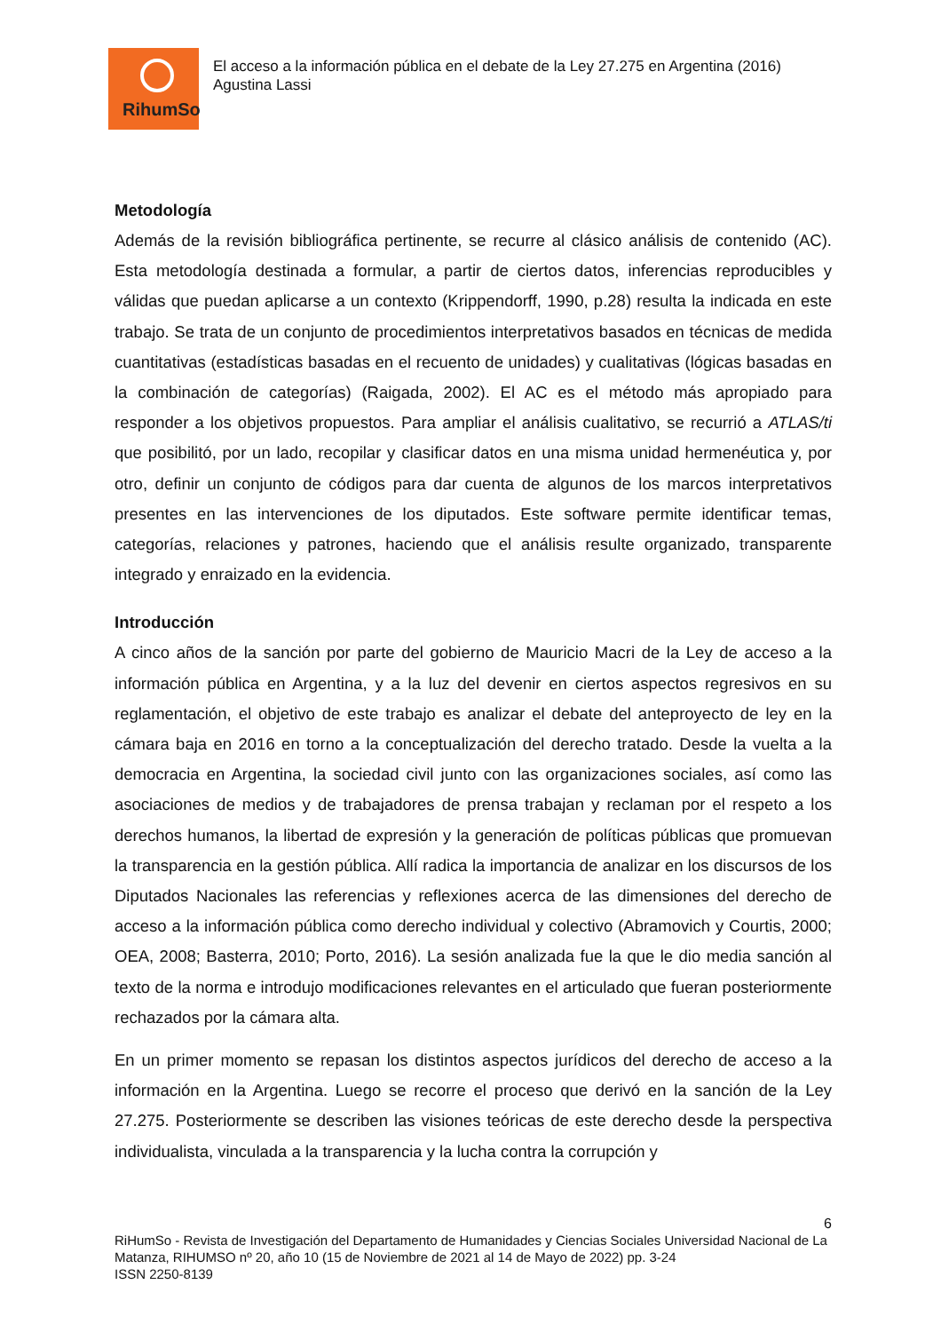RihumSo
El acceso a la información pública en el debate de la Ley 27.275 en Argentina (2016)
Agustina Lassi
Metodología
Además de la revisión bibliográfica pertinente, se recurre al clásico análisis de contenido (AC). Esta metodología destinada a formular, a partir de ciertos datos, inferencias reproducibles y válidas que puedan aplicarse a un contexto (Krippendorff, 1990, p.28) resulta la indicada en este trabajo. Se trata de un conjunto de procedimientos interpretativos basados en técnicas de medida cuantitativas (estadísticas basadas en el recuento de unidades) y cualitativas (lógicas basadas en la combinación de categorías) (Raigada, 2002). El AC es el método más apropiado para responder a los objetivos propuestos. Para ampliar el análisis cualitativo, se recurrió a ATLAS/ti que posibilitó, por un lado, recopilar y clasificar datos en una misma unidad hermenéutica y, por otro, definir un conjunto de códigos para dar cuenta de algunos de los marcos interpretativos presentes en las intervenciones de los diputados. Este software permite identificar temas, categorías, relaciones y patrones, haciendo que el análisis resulte organizado, transparente integrado y enraizado en la evidencia.
Introducción
A cinco años de la sanción por parte del gobierno de Mauricio Macri de la Ley de acceso a la información pública en Argentina, y a la luz del devenir en ciertos aspectos regresivos en su reglamentación, el objetivo de este trabajo es analizar el debate del anteproyecto de ley en la cámara baja en 2016 en torno a la conceptualización del derecho tratado. Desde la vuelta a la democracia en Argentina, la sociedad civil junto con las organizaciones sociales, así como las asociaciones de medios y de trabajadores de prensa trabajan y reclaman por el respeto a los derechos humanos, la libertad de expresión y la generación de políticas públicas que promuevan la transparencia en la gestión pública. Allí radica la importancia de analizar en los discursos de los Diputados Nacionales las referencias y reflexiones acerca de las dimensiones del derecho de acceso a la información pública como derecho individual y colectivo (Abramovich y Courtis, 2000; OEA, 2008; Basterra, 2010; Porto, 2016). La sesión analizada fue la que le dio media sanción al texto de la norma e introdujo modificaciones relevantes en el articulado que fueran posteriormente rechazados por la cámara alta.
En un primer momento se repasan los distintos aspectos jurídicos del derecho de acceso a la información en la Argentina. Luego se recorre el proceso que derivó en la sanción de la Ley 27.275. Posteriormente se describen las visiones teóricas de este derecho desde la perspectiva individualista, vinculada a la transparencia y la lucha contra la corrupción y
6
RiHumSo - Revista de Investigación del Departamento de Humanidades y Ciencias Sociales Universidad Nacional de La Matanza, RIHUMSO nº 20, año 10 (15 de Noviembre de 2021 al 14 de Mayo de 2022) pp. 3-24
ISSN 2250-8139